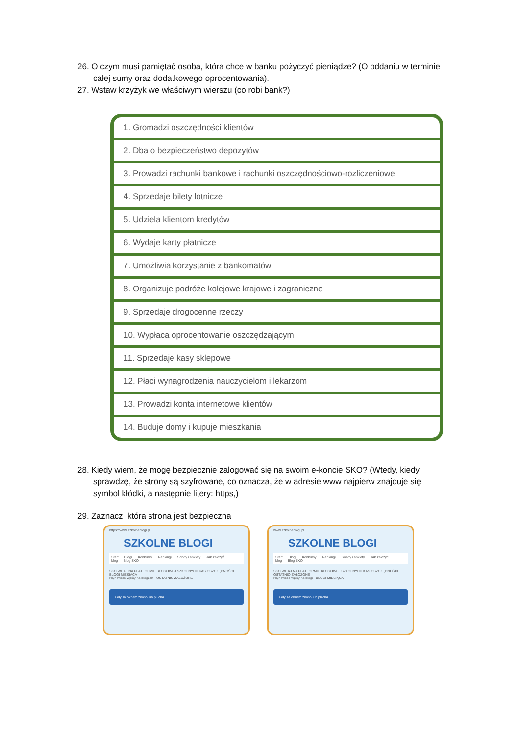26. O czym musi pamiętać osoba, która chce w banku pożyczyć pieniądze? (O oddaniu w terminie całej sumy oraz dodatkowego oprocentowania).
27. Wstaw krzyżyk we właściwym wierszu (co robi bank?)
| 1. Gromadzi oszczędności klientów |
| 2. Dba o bezpieczeństwo depozytów |
| 3. Prowadzi rachunki bankowe i rachunki oszczędnościowo-rozliczeniowe |
| 4. Sprzedaje bilety lotnicze |
| 5. Udziela klientom kredytów |
| 6. Wydaje karty płatnicze |
| 7. Umożliwia korzystanie z bankomatów |
| 8. Organizuje podróże kolejowe krajowe i zagraniczne |
| 9. Sprzedaje drogocenne rzeczy |
| 10. Wypłaca oprocentowanie oszczędzającym |
| 11. Sprzedaje kasy sklepowe |
| 12. Płaci wynagrodzenia nauczycielom i lekarzom |
| 13. Prowadzi konta internetowe klientów |
| 14. Buduje domy i kupuje mieszkania |
28. Kiedy wiem, że mogę bezpiecznie zalogować się na swoim e-koncie SKO? (Wtedy, kiedy sprawdzę, że strony są szyfrowane, co oznacza, że w adresie www najpierw znajduje się symbol kłódki, a następnie litery: https,)
29. Zaznacz, która strona jest bezpieczna
https://www.szkolneblogi.pl
SZKOLNE BLOGI
Start Blogi Konkursy Rankingi Sondy i ankiety Jak założyć blog Blog SKO
SKO WITAJ NA PLATFORMIE BLOGOWEJ SZKOLNYCH KAS OSZCZĘDNOŚCI
BLOGI MIESIĄCA
Najnowsze wpisy na blogach · OSTATNIO ZAŁOŻONE
Gdy za oknem zimno lub plucha
www.szkolneblogi.pl
SZKOLNE BLOGI
Start Blogi Konkursy Rankingi Sondy i ankiety Jak założyć blog Blog SKO
SKO WITAJ NA PLATFORMIE BLOGOWEJ SZKOLNYCH KAS OSZCZĘDNOŚCI
OSTATNIO ZAŁOŻONE
Najnowsze wpisy na blogi · BLOGI MIESIĄCA
Gdy za oknem zimno lub plucha